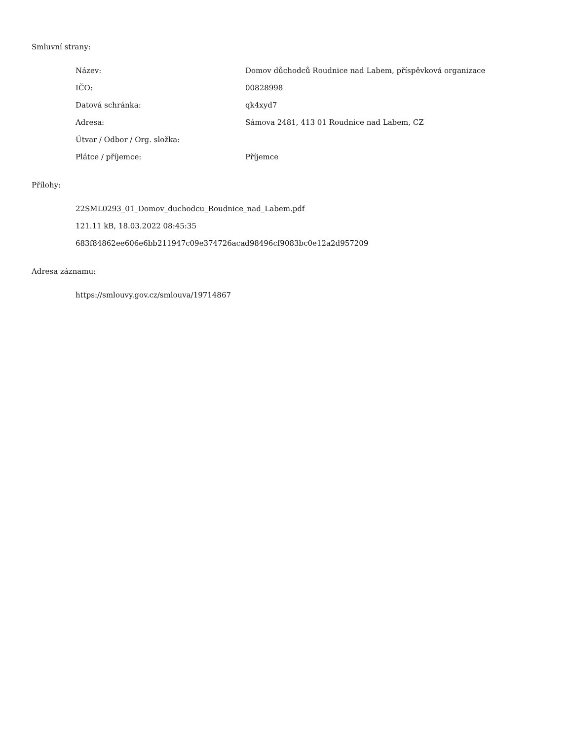Smluvní strany:
| Název: | Domov důchodců Roudnice nad Labem, příspěvková organizace |
| IČO: | 00828998 |
| Datová schránka: | qk4xyd7 |
| Adresa: | Sámova 2481, 413 01 Roudnice nad Labem, CZ |
| Útvar / Odbor / Org. složka: | |
| Plátce / příjemce: | Příjemce |
Přílohy:
22SML0293_01_Domov_duchodcu_Roudnice_nad_Labem.pdf
121.11 kB, 18.03.2022 08:45:35
683f84862ee606e6bb211947c09e374726acad98496cf9083bc0e12a2d957209
Adresa záznamu:
https://smlouvy.gov.cz/smlouva/19714867